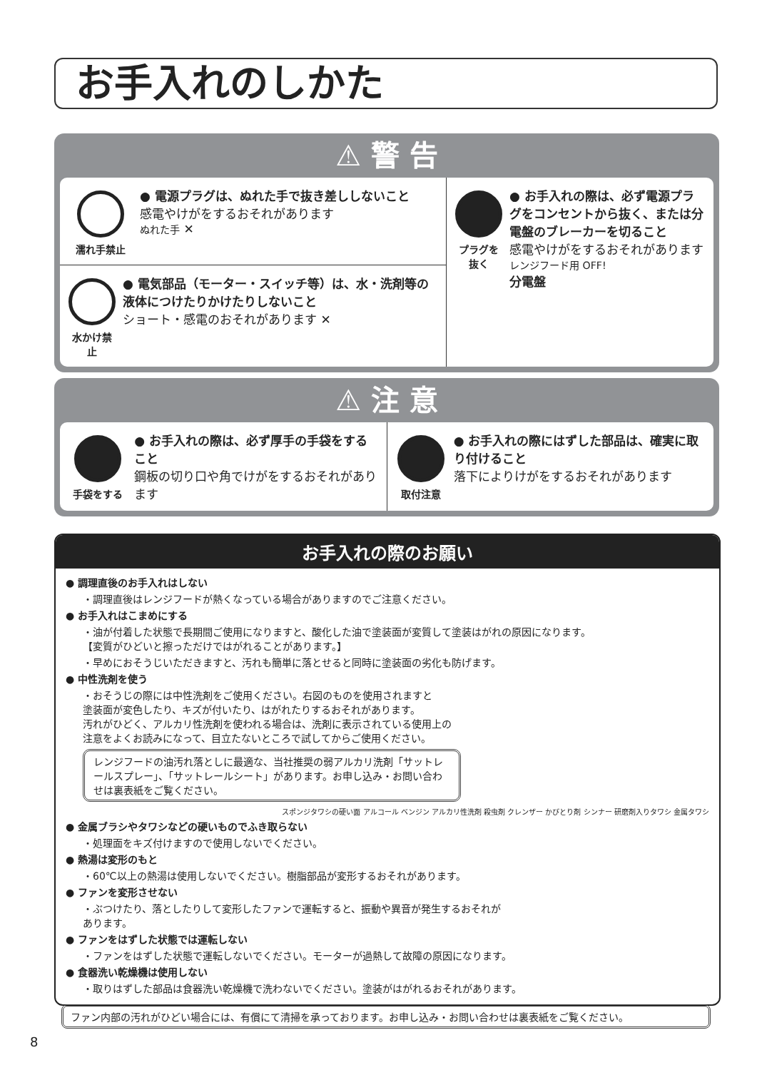お手入れのしかた
⚠ 警 告
濡れ手禁止
● 電源プラグは、ぬれた手で抜き差ししないこと
感電やけがをするおそれがあります
ぬれた手 ✕
水かけ禁止
● 電気部品（モーター・スイッチ等）は、水・洗剤等の液体につけたりかけたりしないこと
ショート・感電のおそれがあります ✕
プラグを抜く
● お手入れの際は、必ず電源プラグをコンセントから抜く、または分電盤のブレーカーを切ること
感電やけがをするおそれがあります
レンジフード用 OFF!
分電盤
⚠ 注 意
手袋をする
● お手入れの際は、必ず厚手の手袋をすること
鋼板の切り口や角でけがをするおそれがあります
取付注意
● お手入れの際にはずした部品は、確実に取り付けること
落下によりけがをするおそれがあります
お手入れの際のお願い
● 調理直後のお手入れはしない
・調理直後はレンジフードが熱くなっている場合がありますのでご注意ください。
● お手入れはこまめにする
・油が付着した状態で長期間ご使用になりますと、酸化した油で塗装面が変質して塗装はがれの原因になります。
【変質がひどいと擦っただけではがれることがあります。】
・早めにおそうじいただきますと、汚れも簡単に落とせると同時に塗装面の劣化も防げます。
● 中性洗剤を使う
・おそうじの際には中性洗剤をご使用ください。右図のものを使用されますと
塗装面が変色したり、キズが付いたり、はがれたりするおそれがあります。
汚れがひどく、アルカリ性洗剤を使われる場合は、洗剤に表示されている使用上の
注意をよくお読みになって、目立たないところで試してからご使用ください。
レンジフードの油汚れ落としに最適な、当社推奨の弱アルカリ洗剤「サットレールスプレー」、「サットレールシート」があります。お申し込み・お問い合わせは裏表紙をご覧ください。
スポンジタワシの硬い面 アルコール ベンジン アルカリ性洗剤 殺虫剤 クレンザー かびとり剤 シンナー 研磨剤入りタワシ 金属タワシ
● 金属ブラシやタワシなどの硬いものでふき取らない
・処理面をキズ付けますので使用しないでください。
● 熱湯は変形のもと
・60℃以上の熱湯は使用しないでください。樹脂部品が変形するおそれがあります。
● ファンを変形させない
・ぶつけたり、落としたりして変形したファンで運転すると、振動や異音が発生するおそれが
あります。
● ファンをはずした状態では運転しない
・ファンをはずした状態で運転しないでください。モーターが過熱して故障の原因になります。
● 食器洗い乾燥機は使用しない
・取りはずした部品は食器洗い乾燥機で洗わないでください。塗装がはがれるおそれがあります。
ファン内部の汚れがひどい場合には、有償にて清掃を承っております。お申し込み・お問い合わせは裏表紙をご覧ください。
8